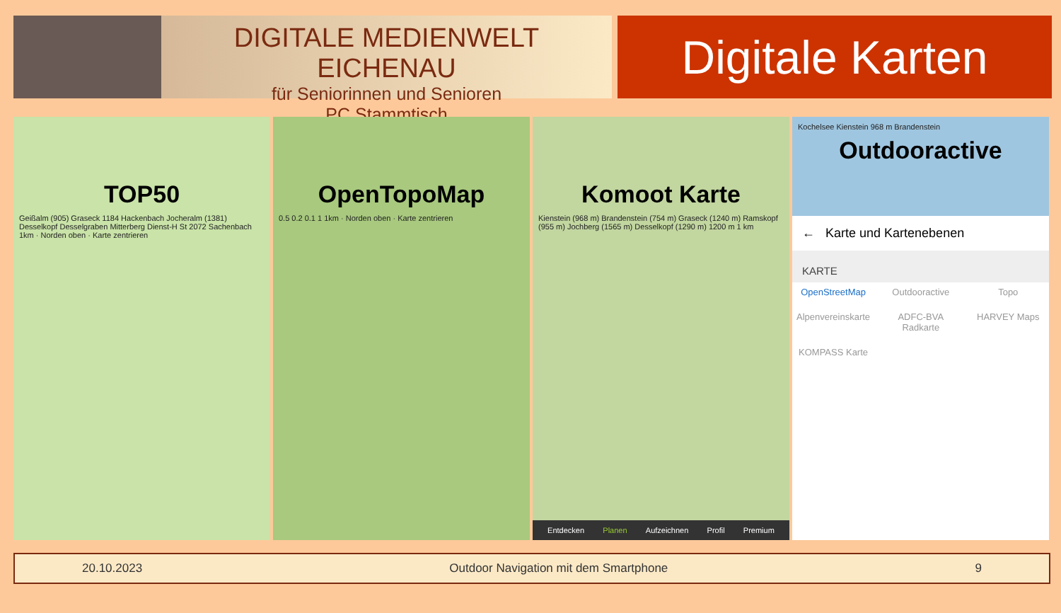DIGITALE MEDIENWELT EICHENAU
für Seniorinnen und Senioren
PC Stammtisch
Digitale Karten
TOP50
Geißalm (905) Graseck 1184 Hackenbach Jocheralm (1381) Desselkopf Desselgraben Mitterberg Dienst-H St 2072 Sachenbach 1km · Norden oben · Karte zentrieren
OpenTopoMap
0.5 0.2 0.1 1 1km · Norden oben · Karte zentrieren
Komoot Karte
Kienstein (968 m) Brandenstein (754 m) Graseck (1240 m) Ramskopf (955 m) Jochberg (1565 m) Desselkopf (1290 m) 1200 m 1 km
Entdecken Planen Aufzeichnen Profil Premium
Kochelsee Kienstein 968 m Brandenstein
Outdooractive
← Karte und Kartenebenen
KARTE
OpenStreetMap Outdooractive Topo Alpenvereinskarte ADFC-BVA Radkarte HARVEY Maps KOMPASS Karte
20.10.2023 Outdoor Navigation mit dem Smartphone 9